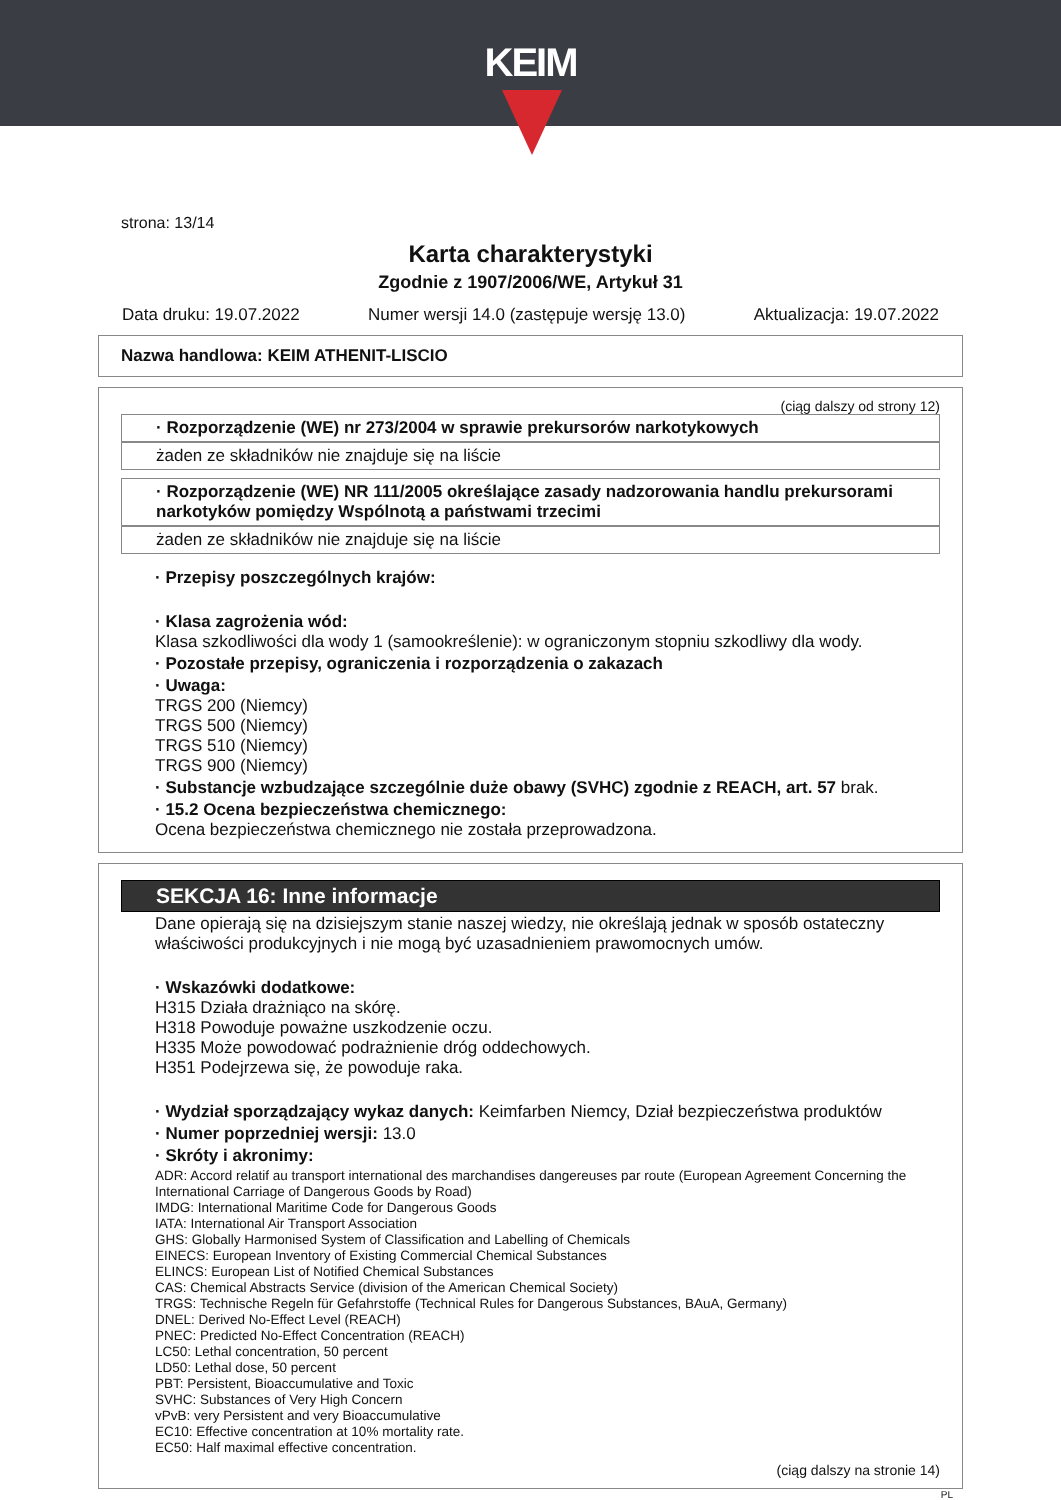KEIM
strona: 13/14
Karta charakterystyki
Zgodnie z 1907/2006/WE, Artykuł 31
Data druku: 19.07.2022 Numer wersji 14.0 (zastępuje wersję 13.0) Aktualizacja: 19.07.2022
Nazwa handlowa: KEIM ATHENIT-LISCIO
(ciąg dalszy od strony 12)
· Rozporządzenie (WE) nr 273/2004 w sprawie prekursorów narkotykowych
żaden ze składników nie znajduje się na liście
· Rozporządzenie (WE) NR 111/2005 określające zasady nadzorowania handlu prekursorami narkotyków pomiędzy Wspólnotą a państwami trzecimi
żaden ze składników nie znajduje się na liście
· Przepisy poszczególnych krajów:
· Klasa zagrożenia wód:
Klasa szkodliwości dla wody 1 (samookreślenie): w ograniczonym stopniu szkodliwy dla wody.
· Pozostałe przepisy, ograniczenia i rozporządzenia o zakazach
· Uwaga:
TRGS 200 (Niemcy)
TRGS 500 (Niemcy)
TRGS 510 (Niemcy)
TRGS 900 (Niemcy)
· Substancje wzbudzające szczególnie duże obawy (SVHC) zgodnie z REACH, art. 57 brak.
· 15.2 Ocena bezpieczeństwa chemicznego:
Ocena bezpieczeństwa chemicznego nie została przeprowadzona.
SEKCJA 16: Inne informacje
Dane opierają się na dzisiejszym stanie naszej wiedzy, nie określają jednak w sposób ostateczny właściwości produkcyjnych i nie mogą być uzasadnieniem prawomocnych umów.
· Wskazówki dodatkowe:
H315 Działa drażniąco na skórę.
H318 Powoduje poważne uszkodzenie oczu.
H335 Może powodować podrażnienie dróg oddechowych.
H351 Podejrzewa się, że powoduje raka.
· Wydział sporządzający wykaz danych: Keimfarben Niemcy, Dział bezpieczeństwa produktów
· Numer poprzedniej wersji: 13.0
· Skróty i akronimy:
ADR: Accord relatif au transport international des marchandises dangereuses par route (European Agreement Concerning the International Carriage of Dangerous Goods by Road)
IMDG: International Maritime Code for Dangerous Goods
IATA: International Air Transport Association
GHS: Globally Harmonised System of Classification and Labelling of Chemicals
EINECS: European Inventory of Existing Commercial Chemical Substances
ELINCS: European List of Notified Chemical Substances
CAS: Chemical Abstracts Service (division of the American Chemical Society)
TRGS: Technische Regeln für Gefahrstoffe (Technical Rules for Dangerous Substances, BAuA, Germany)
DNEL: Derived No-Effect Level (REACH)
PNEC: Predicted No-Effect Concentration (REACH)
LC50: Lethal concentration, 50 percent
LD50: Lethal dose, 50 percent
PBT: Persistent, Bioaccumulative and Toxic
SVHC: Substances of Very High Concern
vPvB: very Persistent and very Bioaccumulative
EC10: Effective concentration at 10% mortality rate.
EC50: Half maximal effective concentration.
(ciąg dalszy na stronie 14)
PL